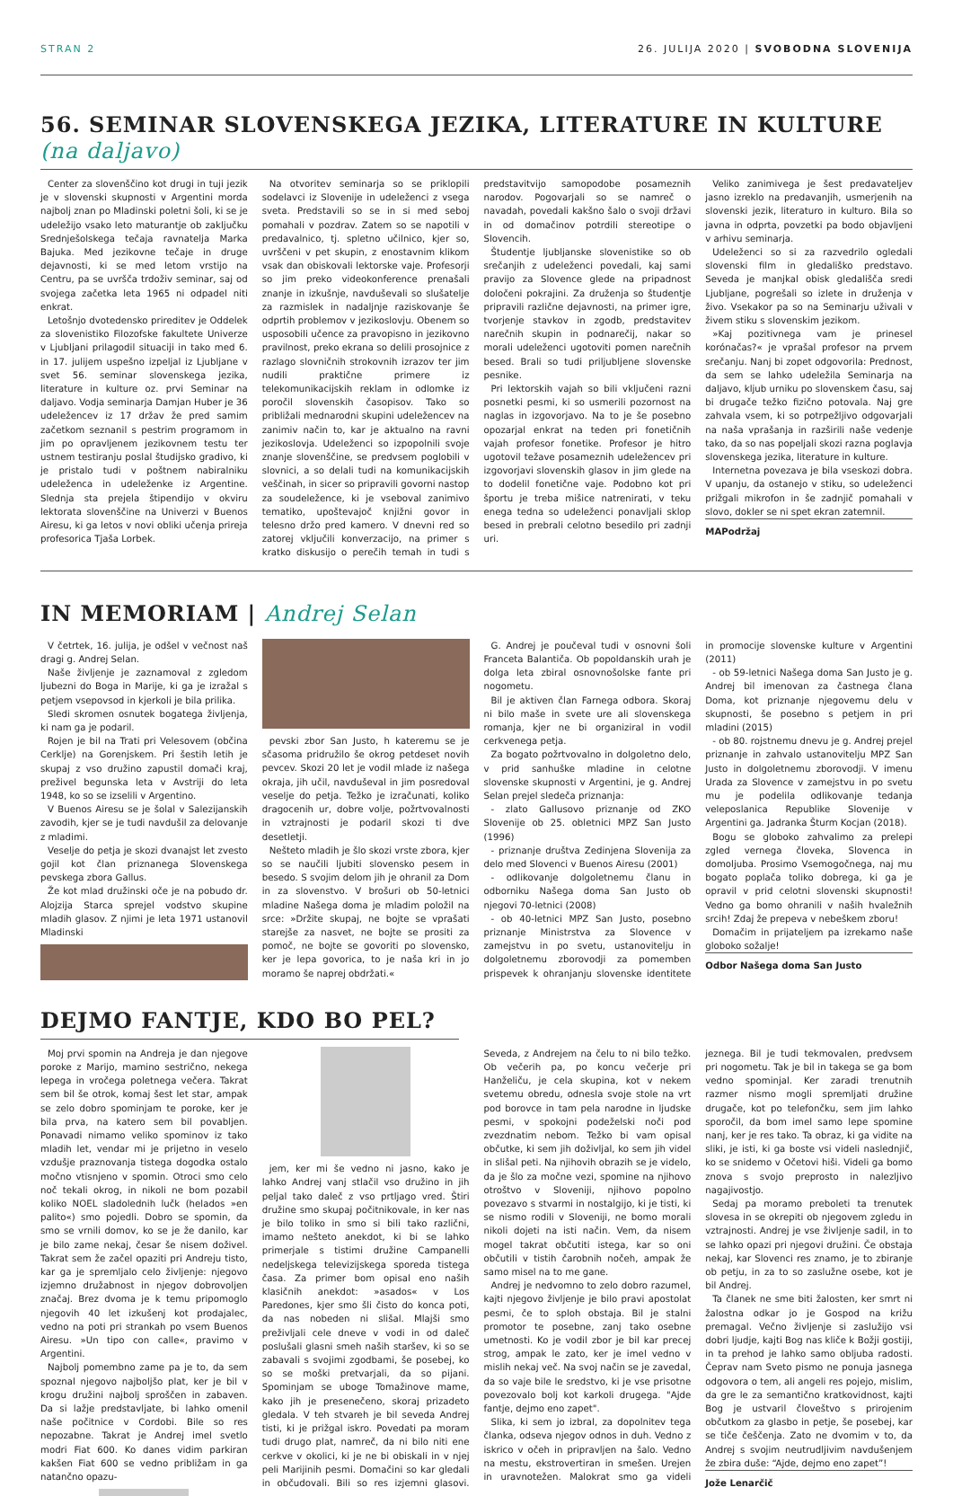STRAN 2 26. JULIJA 2020 | SVOBODNA SLOVENIJA
56. SEMINAR SLOVENSKEGA JEZIKA, LITERATURE IN KULTURE (na daljavo)
Center za slovenščino kot drugi in tuji jezik je v slovenski skupnosti v Argentini morda najbolj znan po Mladinski poletni šoli, ki se je udeležijo vsako leto maturantje ob zaključku Srednješolskega tečaja ravnatelja Marka Bajuka. Med jezikovne tečaje in druge dejavnosti, ki se med letom vrstijo na Centru, pa se uvršča trdoživ seminar, saj od svojega začetka leta 1965 ni odpadel niti enkrat.
Letošnjo dvotedensko prireditev je Oddelek za slovenistiko Filozofske fakultete Univerze v Ljubljani prilagodil situaciji in tako med 6. in 17. julijem uspešno izpeljal iz Ljubljane v svet 56. seminar slovenskega jezika, literature in kulture oz. prvi Seminar na daljavo. Vodja seminarja Damjan Huber je 36 udeležencev iz 17 držav že pred samim začetkom seznanil s pestrim programom in jim po opravljenem jezikovnem testu ter ustnem testiranju poslal študijsko gradivo, ki je pristalo tudi v poštnem nabiralniku udeleženca in udeleženke iz Argentine. Slednja sta prejela štipendijo v okviru lektorata slovenščine na Univerzi v Buenos Airesu, ki ga letos v novi obliki učenja prireja profesorica Tjaša Lorbek.
Na otvoritev seminarja so se priklopili sodelavci iz Slovenije in udeleženci z vsega sveta. Predstavili so se in si med seboj pomahali v pozdrav. Zatem so se napotili v predavalnico, tj. spletno učilnico, kjer so, uvrščeni v pet skupin, z enostavnim klikom vsak dan obiskovali lektorske vaje. Profesorji so jim preko videokonference prenašali znanje in izkušnje, navduševali so slušatelje za razmislek in nadaljnje raziskovanje še odprtih problemov v jezikoslovju. Obenem so usposobili učence za pravopisno in jezikovno pravilnost, preko ekrana so delili prosojnice z razlago slovničnih strokovnih izrazov ter jim nudili praktične primere iz telekomunikacijskih reklam in odlomke iz poročil slovenskih časopisov. Tako so približali mednarodni skupini udeležencev na zanimiv način to, kar je aktualno na ravni jezikoslovja. Udeleženci so izpopolnili svoje znanje slovenščine, se predvsem poglobili v slovnici, a so delali tudi na komunikacijskih veščinah, in sicer so pripravili govorni nastop za soudeležence, ki je vseboval zanimivo tematiko, upoštevajoč knjižni govor in telesno držo pred kamero. V dnevni red so zatorej vključili konverzacijo, na primer s kratko diskusijo o perečih temah in tudi s predstavitvijo samopodobe posameznih narodov. Pogovarjali so se namreč o navadah, povedali kakšno šalo o svoji državi in od domačinov potrdili stereotipe o Slovencih.
Študentje ljubljanske slovenistike so ob srečanjih z udeleženci povedali, kaj sami pravijo za Slovence glede na pripadnost določeni pokrajini. Za druženja so študentje pripravili različne dejavnosti, na primer igre, tvorjenje stavkov in zgodb, predstavitev narečnih skupin in podnarečij, nakar so morali udeleženci ugotoviti pomen narečnih besed. Brali so tudi priljubljene slovenske pesnike.
Pri lektorskih vajah so bili vključeni razni posnetki pesmi, ki so usmerili pozornost na naglas in izgovorjavo. Na to je še posebno opozarjal enkrat na teden pri fonetičnih vajah profesor fonetike. Profesor je hitro ugotovil težave posameznih udeležencev pri izgovorjavi slovenskih glasov in jim glede na to dodelil fonetične vaje. Podobno kot pri športu je treba mišice natrenirati, v teku enega tedna so udeleženci ponavljali sklop besed in prebrali celotno besedilo pri zadnji uri.
Veliko zanimivega je šest predavateljev jasno izreklo na predavanjih, usmerjenih na slovenski jezik, literaturo in kulturo. Bila so javna in odprta, povzetki pa bodo objavljeni v arhivu seminarja.
Udeleženci so si za razvedrilo ogledali slovenski film in gledališko predstavo. Seveda je manjkal obisk gledališča sredi Ljubljane, pogrešali so izlete in druženja v živo. Vsekakor pa so na Seminarju uživali v živem stiku s slovenskim jezikom.
»Kaj pozitivnega vam je prinesel korónačas?« je vprašal profesor na prvem srečanju. Nanj bi zopet odgovorila: Prednost, da sem se lahko udeležila Seminarja na daljavo, kljub urniku po slovenskem času, saj bi drugače težko fizično potovala. Naj gre zahvala vsem, ki so potrpežljivo odgovarjali na naša vprašanja in razširili naše vedenje tako, da so nas popeljali skozi razna poglavja slovenskega jezika, literature in kulture.
Internetna povezava je bila vseskozi dobra. V upanju, da ostanejo v stiku, so udeleženci prižgali mikrofon in še zadnjič pomahali v slovo, dokler se ni spet ekran zatemnil.
MAPodržaj
IN MEMORIAM | Andrej Selan
V četrtek, 16. julija, je odšel v večnost naš dragi g. Andrej Selan.
Naše življenje je zaznamoval z zgledom ljubezni do Boga in Marije, ki ga je izražal s petjem vsepovsod in kjerkoli je bila prilika.
Sledi skromen osnutek bogatega življenja, ki nam ga je podaril.
Rojen je bil na Trati pri Velesovem (občina Cerklje) na Gorenjskem. Pri šestih letih je skupaj z vso družino zapustil domači kraj, preživel begunska leta v Avstriji do leta 1948, ko so se izselili v Argentino.
V Buenos Airesu se je šolal v Salezijanskih zavodih, kjer se je tudi navdušil za delovanje z mladimi.
Veselje do petja je skozi dvanajst let zvesto gojil kot član priznanega Slovenskega pevskega zbora Gallus.
Že kot mlad družinski oče je na pobudo dr. Alojzija Starca sprejel vodstvo skupine mladih glasov. Z njimi je leta 1971 ustanovil Mladinski
pevski zbor San Justo, h kateremu se je sčasoma pridružilo še okrog petdeset novih pevcev. Skozi 20 let je vodil mlade iz našega okraja, jih učil, navduševal in jim posredoval veselje do petja. Težko je izračunati, koliko dragocenih ur, dobre volje, požrtvovalnosti in vztrajnosti je podaril skozi ti dve desetletji.
Nešteto mladih je šlo skozi vrste zbora, kjer so se naučili ljubiti slovensko pesem in besedo. S svojim delom jih je ohranil za Dom in za slovenstvo. V brošuri ob 50-letnici mladine Našega doma je mladim položil na srce: »Držite skupaj, ne bojte se vprašati starejše za nasvet, ne bojte se prositi za pomoč, ne bojte se govoriti po slovensko, ker je lepa govorica, to je naša kri in jo moramo še naprej obdržati.«
G. Andrej je poučeval tudi v osnovni šoli Franceta Balantiča. Ob popoldanskih urah je dolga leta zbiral osnovnošolske fante pri nogometu.
Bil je aktiven član Farnega odbora. Skoraj ni bilo maše in svete ure ali slovenskega romanja, kjer ne bi organiziral in vodil cerkvenega petja.
Za bogato požrtvovalno in dolgoletno delo, v prid sanhuške mladine in celotne slovenske skupnosti v Argentini, je g. Andrej Selan prejel sledeča priznanja:
- zlato Gallusovo priznanje od ZKO Slovenije ob 25. obletnici MPZ San Justo (1996)
- priznanje društva Zedinjena Slovenija za delo med Slovenci v Buenos Airesu (2001)
- odlikovanje dolgoletnemu članu in odborniku Našega doma San Justo ob njegovi 70-letnici (2008)
- ob 40-letnici MPZ San Justo, posebno priznanje Ministrstva za Slovence v zamejstvu in po svetu, ustanovitelju in dolgoletnemu zborovodji za pomemben prispevek k ohranjanju slovenske identitete in promocije slovenske kulture v Argentini (2011)
- ob 59-letnici Našega doma San Justo je g. Andrej bil imenovan za častnega člana Doma, kot priznanje njegovemu delu v skupnosti, še posebno s petjem in pri mladini (2015)
- ob 80. rojstnemu dnevu je g. Andrej prejel priznanje in zahvalo ustanovitelju MPZ San Justo in dolgoletnemu zborovodji. V imenu Urada za Slovence v zamejstvu in po svetu mu je podelila odlikovanje tedanja veleposlanica Republike Slovenije v Argentini ga. Jadranka Šturm Kocjan (2018).
Bogu se globoko zahvalimo za prelepi zgled vernega človeka, Slovenca in domoljuba. Prosimo Vsemogočnega, naj mu bogato poplača toliko dobrega, ki ga je opravil v prid celotni slovenski skupnosti! Vedno ga bomo ohranili v naših hvaležnih srcih! Zdaj že prepeva v nebeškem zboru!
Domačim in prijateljem pa izrekamo naše globoko sožalje!
Odbor Našega doma San Justo
DEJMO FANTJE, KDO BO PEL?
Moj prvi spomin na Andreja je dan njegove poroke z Marijo, mamino sestrično, nekega lepega in vročega poletnega večera. Takrat sem bil še otrok, komaj šest let star, ampak se zelo dobro spominjam te poroke, ker je bila prva, na katero sem bil povabljen. Ponavadi nimamo veliko spominov iz tako mladih let, vendar mi je prijetno in veselo vzdušje praznovanja tistega dogodka ostalo močno vtisnjeno v spomin. Otroci smo celo noč tekali okrog, in nikoli ne bom pozabil koliko NOEL sladolednih lučk (helados »en palito«) smo pojedli. Dobro se spomin, da smo se vrnili domov, ko se je že danilo, kar je bilo zame nekaj, česar še nisem doživel. Takrat sem že začel opaziti pri Andreju tisto, kar ga je spremljalo celo življenje: njegovo izjemno družabnost in njegov dobrovoljen značaj. Brez dvoma je k temu pripomoglo njegovih 40 let izkušenj kot prodajalec, vedno na poti pri strankah po vsem Buenos Airesu. »Un tipo con calle«, pravimo v Argentini.
Najbolj pomembno zame pa je to, da sem spoznal njegovo najboljšo plat, ker je bil v krogu družini najbolj sproščen in zabaven. Da si lažje predstavljate, bi lahko omenil naše počitnice v Cordobi. Bile so res nepozabne. Takrat je Andrej imel svetlo modri Fiat 600. Ko danes vidim parkiran kakšen Fiat 600 se vedno približam in ga natančno opazu-
jem, ker mi še vedno ni jasno, kako je lahko Andrej vanj stlačil vso družino in jih peljal tako daleč z vso prtljago vred. Štiri družine smo skupaj počitnikovale, in ker nas je bilo toliko in smo si bili tako različni, imamo nešteto anekdot, ki bi se lahko primerjale s tistimi družine Campanelli nedeljskega televizijskega sporeda tistega časa. Za primer bom opisal eno naših klasičnih anekdot: »asados« v Los Paredones, kjer smo šli čisto do konca poti, da nas nobeden ni slišal. Mlajši smo preživljali cele dneve v vodi in od daleč poslušali glasni smeh naših staršev, ki so se zabavali s svojimi zgodbami, še posebej, ko so se moški pretvarjali, da so pijani. Spominjam se uboge Tomažinove mame, kako jih je presenečeno, skoraj prizadeto gledala. V teh stvareh je bil seveda Andrej tisti, ki je prižgal iskro. Povedati pa moram tudi drugo plat, namreč, da ni bilo niti ene cerkve v okolici, ki je ne bi obiskali in v njej peli Marijinih pesmi. Domačini so kar gledali in občudovali. Bili so res izjemni glasovi. Seveda, z Andrejem na čelu to ni bilo težko. Ob večerih pa, po koncu večerje pri Hanželiču, je cela skupina, kot v nekem svetemu obredu, odnesla svoje stole na vrt pod borovce in tam pela narodne in ljudske pesmi, v spokojni podeželski noči pod zvezdnatim nebom. Težko bi vam opisal občutke, ki sem jih doživljal, ko sem jih videl in slišal peti. Na njihovih obrazih se je videlo, da je šlo za močne vezi, spomine na njihovo otroštvo v Sloveniji, njihovo popolno povezavo s stvarmi in nostalgijo, ki je tisti, ki se nismo rodili v Sloveniji, ne bomo morali nikoli dojeti na isti način. Vem, da nisem mogel takrat občutiti istega, kar so oni občutili v tistih čarobnih nočeh, ampak že samo misel na to me gane.
Andrej je nedvomno to zelo dobro razumel, kajti njegovo življenje je bilo pravi apostolat pesmi, če to sploh obstaja. Bil je stalni promotor te posebne, zanj tako osebne umetnosti. Ko je vodil zbor je bil kar precej strog, ampak le zato, ker je imel vedno v mislih nekaj več. Na svoj način se je zavedal, da so vaje bile le sredstvo, ki je vse prisotne povezovalo bolj kot karkoli drugega. "Ajde fantje, dejmo eno zapet".
Slika, ki sem jo izbral, za dopolnitev tega članka, odseva njegov odnos in duh. Vedno z iskrico v očeh in pripravljen na šalo. Vedno na mestu, ekstrovertiran in smešen. Urejen in uravnotežen. Malokrat smo ga videli jeznega. Bil je tudi tekmovalen, predvsem pri nogometu. Tak je bil in takega se ga bom vedno spominjal. Ker zaradi trenutnih razmer nismo mogli spremljati družine drugače, kot po telefončku, sem jim lahko sporočil, da bom imel samo lepe spomine nanj, ker je res tako. Ta obraz, ki ga vidite na sliki, je isti, ki ga boste vsi videli naslednjič, ko se snidemo v Očetovi hiši. Videli ga bomo znova s svojo preprosto in nalezljivo nagajivostjo.
Sedaj pa moramo preboleti ta trenutek slovesa in se okrepiti ob njegovem zgledu in vztrajnosti. Andrej je vse življenje sadil, in to se lahko opazi pri njegovi družini. Če obstaja nekaj, kar Slovenci res znamo, je to zbiranje ob petju, in za to so zaslužne osebe, kot je bil Andrej.
Ta članek ne sme biti žalosten, ker smrt ni žalostna odkar jo je Gospod na križu premagal. Večno življenje si zaslužijo vsi dobri ljudje, kajti Bog nas kliče k Božji gostiji, in ta prehod je lahko samo obljuba radosti. Čeprav nam Sveto pismo ne ponuja jasnega odgovora o tem, ali angeli res pojejo, mislim, da gre le za semantično kratkovidnost, kajti Bog je ustvaril človeštvo s prirojenim občutkom za glasbo in petje, še posebej, kar se tiče češčenja. Zato ne dvomim v to, da Andrej s svojim neutrudljivim navdušenjem že zbira duše: “Ajde, dejmo eno zapet”!
Jože Lenarčič